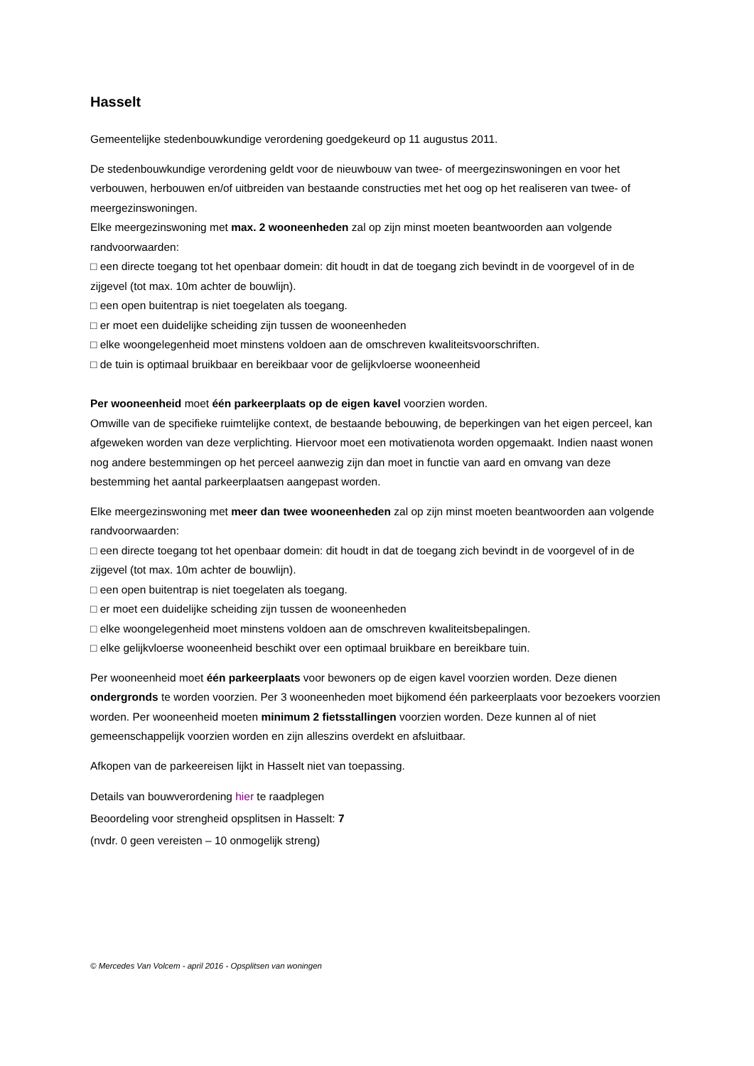Hasselt
Gemeentelijke stedenbouwkundige verordening goedgekeurd op 11 augustus 2011.
De stedenbouwkundige verordening geldt voor de nieuwbouw van twee- of meergezinswoningen en voor het verbouwen, herbouwen en/of uitbreiden van bestaande constructies met het oog op het realiseren van twee- of meergezinswoningen.
Elke meergezinswoning met max. 2 wooneenheden zal op zijn minst moeten beantwoorden aan volgende randvoorwaarden:
□ een directe toegang tot het openbaar domein: dit houdt in dat de toegang zich bevindt in de voorgevel of in de zijgevel (tot max. 10m achter de bouwlijn).
□ een open buitentrap is niet toegelaten als toegang.
□ er moet een duidelijke scheiding zijn tussen de wooneenheden
□ elke woongelegenheid moet minstens voldoen aan de omschreven kwaliteitsvoorschriften.
□ de tuin is optimaal bruikbaar en bereikbaar voor de gelijkvloerse wooneenheid
Per wooneenheid moet één parkeerplaats op de eigen kavel voorzien worden.
Omwille van de specifieke ruimtelijke context, de bestaande bebouwing, de beperkingen van het eigen perceel, kan afgeweken worden van deze verplichting. Hiervoor moet een motivatienota worden opgemaakt. Indien naast wonen nog andere bestemmingen op het perceel aanwezig zijn dan moet in functie van aard en omvang van deze bestemming het aantal parkeerplaatsen aangepast worden.
Elke meergezinswoning met meer dan twee wooneenheden zal op zijn minst moeten beantwoorden aan volgende randvoorwaarden:
□ een directe toegang tot het openbaar domein: dit houdt in dat de toegang zich bevindt in de voorgevel of in de zijgevel (tot max. 10m achter de bouwlijn).
□ een open buitentrap is niet toegelaten als toegang.
□ er moet een duidelijke scheiding zijn tussen de wooneenheden
□ elke woongelegenheid moet minstens voldoen aan de omschreven kwaliteitsbepalingen.
□ elke gelijkvloerse wooneenheid beschikt over een optimaal bruikbare en bereikbare tuin.
Per wooneenheid moet één parkeerplaats voor bewoners op de eigen kavel voorzien worden. Deze dienen ondergronds te worden voorzien. Per 3 wooneenheden moet bijkomend één parkeerplaats voor bezoekers voorzien worden. Per wooneenheid moeten minimum 2 fietsstallingen voorzien worden. Deze kunnen al of niet gemeenschappelijk voorzien worden en zijn alleszins overdekt en afsluitbaar.
Afkopen van de parkeereisen lijkt in Hasselt niet van toepassing.
Details van bouwverordening hier te raadplegen
Beoordeling voor strengheid opsplitsen in Hasselt: 7
(nvdr. 0 geen vereisten – 10 onmogelijk streng)
© Mercedes Van Volcem - april 2016 - Opsplitsen van woningen